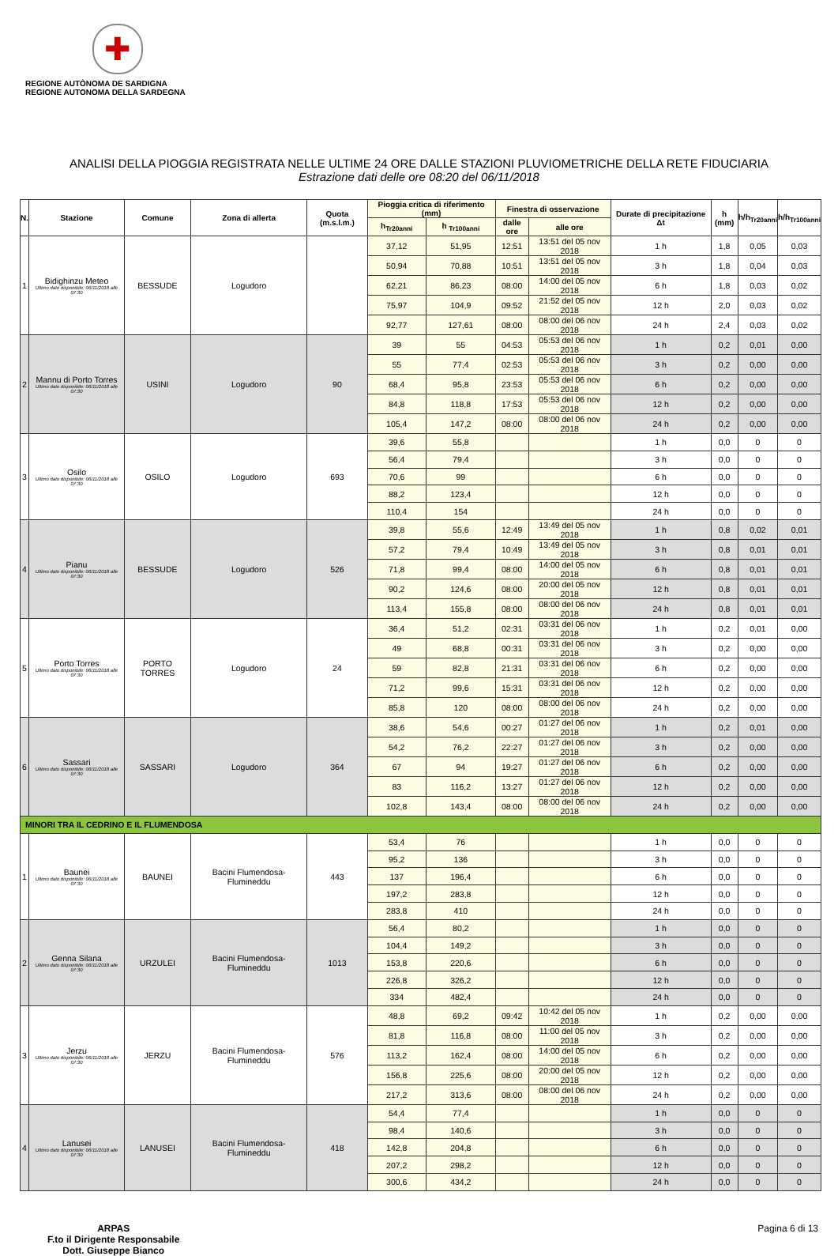✚
REGIONE AUTÒNOMA DE SARDIGNA
REGIONE AUTONOMA DELLA SARDEGNA
ANALISI DELLA PIOGGIA REGISTRATA NELLE ULTIME 24 ORE DALLE STAZIONI PLUVIOMETRICHE DELLA RETE FIDUCIARIA
Estrazione dati delle ore 08:20 del 06/11/2018
| N. | Stazione | Comune | Zona di allerta | Quota (m.s.l.m.) | Pioggia critica di riferimento (mm) | | Finestra di osservazione | | Durate di precipitazione Δt | h (mm) | h/h<sub>Tr20anni</sub> | h/h<sub>Tr100anni</sub> |
| --- | --- | --- | --- | --- | --- | --- | --- | --- | --- | --- | --- | --- |
| | | | | | h<sub>Tr20anni</sub> | h <sub>Tr100anni</sub> | dalle ore | alle ore | | | | |
| 1 | Bidighinzu Meteo Ultimo dato disponibile: 06/11/2018 alle 07:30 | BESSUDE | Logudoro | | 37,12 | 51,95 | 12:51 | 13:51 del 05 nov 2018 | 1 h | 1,8 | 0,05 | 0,03 |
| | | | | | 50,94 | 70,88 | 10:51 | 13:51 del 05 nov 2018 | 3 h | 1,8 | 0,04 | 0,03 |
| | | | | | 62,21 | 86,23 | 08:00 | 14:00 del 05 nov 2018 | 6 h | 1,8 | 0,03 | 0,02 |
| | | | | | 75,97 | 104,9 | 09:52 | 21:52 del 05 nov 2018 | 12 h | 2,0 | 0,03 | 0,02 |
| | | | | | 92,77 | 127,61 | 08:00 | 08:00 del 06 nov 2018 | 24 h | 2,4 | 0,03 | 0,02 |
| 2 | Mannu di Porto Torres Ultimo dato disponibile: 06/11/2018 alle 07:30 | USINI | Logudoro | 90 | 39 | 55 | 04:53 | 05:53 del 06 nov 2018 | 1 h | 0,2 | 0,01 | 0,00 |
| | | | | | 55 | 77,4 | 02:53 | 05:53 del 06 nov 2018 | 3 h | 0,2 | 0,00 | 0,00 |
| | | | | | 68,4 | 95,8 | 23:53 | 05:53 del 06 nov 2018 | 6 h | 0,2 | 0,00 | 0,00 |
| | | | | | 84,8 | 118,8 | 17:53 | 05:53 del 06 nov 2018 | 12 h | 0,2 | 0,00 | 0,00 |
| | | | | | 105,4 | 147,2 | 08:00 | 08:00 del 06 nov 2018 | 24 h | 0,2 | 0,00 | 0,00 |
| 3 | Osilo Ultimo dato disponibile: 06/11/2018 alle 07:30 | OSILO | Logudoro | 693 | 39,6 | 55,8 | | | 1 h | 0,0 | 0 | 0 |
| | | | | | 56,4 | 79,4 | | | 3 h | 0,0 | 0 | 0 |
| | | | | | 70,6 | 99 | | | 6 h | 0,0 | 0 | 0 |
| | | | | | 88,2 | 123,4 | | | 12 h | 0,0 | 0 | 0 |
| | | | | | 110,4 | 154 | | | 24 h | 0,0 | 0 | 0 |
| 4 | Pianu Ultimo dato disponibile: 06/11/2018 alle 07:30 | BESSUDE | Logudoro | 526 | 39,8 | 55,6 | 12:49 | 13:49 del 05 nov 2018 | 1 h | 0,8 | 0,02 | 0,01 |
| | | | | | 57,2 | 79,4 | 10:49 | 13:49 del 05 nov 2018 | 3 h | 0,8 | 0,01 | 0,01 |
| | | | | | 71,8 | 99,4 | 08:00 | 14:00 del 05 nov 2018 | 6 h | 0,8 | 0,01 | 0,01 |
| | | | | | 90,2 | 124,6 | 08:00 | 20:00 del 05 nov 2018 | 12 h | 0,8 | 0,01 | 0,01 |
| | | | | | 113,4 | 155,8 | 08:00 | 08:00 del 06 nov 2018 | 24 h | 0,8 | 0,01 | 0,01 |
| 5 | Porto Torres Ultimo dato disponibile: 06/11/2018 alle 07:30 | PORTO TORRES | Logudoro | 24 | 36,4 | 51,2 | 02:31 | 03:31 del 06 nov 2018 | 1 h | 0,2 | 0,01 | 0,00 |
| | | | | | 49 | 68,8 | 00:31 | 03:31 del 06 nov 2018 | 3 h | 0,2 | 0,00 | 0,00 |
| | | | | | 59 | 82,8 | 21:31 | 03:31 del 06 nov 2018 | 6 h | 0,2 | 0,00 | 0,00 |
| | | | | | 71,2 | 99,6 | 15:31 | 03:31 del 06 nov 2018 | 12 h | 0,2 | 0,00 | 0,00 |
| | | | | | 85,8 | 120 | 08:00 | 08:00 del 06 nov 2018 | 24 h | 0,2 | 0,00 | 0,00 |
| 6 | Sassari Ultimo dato disponibile: 06/11/2018 alle 07:30 | SASSARI | Logudoro | 364 | 38,6 | 54,6 | 00:27 | 01:27 del 06 nov 2018 | 1 h | 0,2 | 0,01 | 0,00 |
| | | | | | 54,2 | 76,2 | 22:27 | 01:27 del 06 nov 2018 | 3 h | 0,2 | 0,00 | 0,00 |
| | | | | | 67 | 94 | 19:27 | 01:27 del 06 nov 2018 | 6 h | 0,2 | 0,00 | 0,00 |
| | | | | | 83 | 116,2 | 13:27 | 01:27 del 06 nov 2018 | 12 h | 0,2 | 0,00 | 0,00 |
| | | | | | 102,8 | 143,4 | 08:00 | 08:00 del 06 nov 2018 | 24 h | 0,2 | 0,00 | 0,00 |
| MINORI TRA IL CEDRINO E IL FLUMENDOSA | | | | | | | | | | | | |
| 1 | Baunei Ultimo dato disponibile: 06/11/2018 alle 07:30 | BAUNEI | Bacini Flumendosa-Flumineddu | 443 | 53,4 | 76 | | | 1 h | 0,0 | 0 | 0 |
| | | | | | 95,2 | 136 | | | 3 h | 0,0 | 0 | 0 |
| | | | | | 137 | 196,4 | | | 6 h | 0,0 | 0 | 0 |
| | | | | | 197,2 | 283,8 | | | 12 h | 0,0 | 0 | 0 |
| | | | | | 283,8 | 410 | | | 24 h | 0,0 | 0 | 0 |
| 2 | Genna Silana Ultimo dato disponibile: 06/11/2018 alle 07:30 | URZULEI | Bacini Flumendosa-Flumineddu | 1013 | 56,4 | 80,2 | | | 1 h | 0,0 | 0 | 0 |
| | | | | | 104,4 | 149,2 | | | 3 h | 0,0 | 0 | 0 |
| | | | | | 153,8 | 220,6 | | | 6 h | 0,0 | 0 | 0 |
| | | | | | 226,8 | 326,2 | | | 12 h | 0,0 | 0 | 0 |
| | | | | | 334 | 482,4 | | | 24 h | 0,0 | 0 | 0 |
| 3 | Jerzu Ultimo dato disponibile: 06/11/2018 alle 07:30 | JERZU | Bacini Flumendosa-Flumineddu | 576 | 48,8 | 69,2 | 09:42 | 10:42 del 05 nov 2018 | 1 h | 0,2 | 0,00 | 0,00 |
| | | | | | 81,8 | 116,8 | 08:00 | 11:00 del 05 nov 2018 | 3 h | 0,2 | 0,00 | 0,00 |
| | | | | | 113,2 | 162,4 | 08:00 | 14:00 del 05 nov 2018 | 6 h | 0,2 | 0,00 | 0,00 |
| | | | | | 156,8 | 225,6 | 08:00 | 20:00 del 05 nov 2018 | 12 h | 0,2 | 0,00 | 0,00 |
| | | | | | 217,2 | 313,6 | 08:00 | 08:00 del 06 nov 2018 | 24 h | 0,2 | 0,00 | 0,00 |
| 4 | Lanusei Ultimo dato disponibile: 06/11/2018 alle 07:30 | LANUSEI | Bacini Flumendosa-Flumineddu | 418 | 54,4 | 77,4 | | | 1 h | 0,0 | 0 | 0 |
| | | | | | 98,4 | 140,6 | | | 3 h | 0,0 | 0 | 0 |
| | | | | | 142,8 | 204,8 | | | 6 h | 0,0 | 0 | 0 |
| | | | | | 207,2 | 298,2 | | | 12 h | 0,0 | 0 | 0 |
| | | | | | 300,6 | 434,2 | | | 24 h | 0,0 | 0 | 0 |
ARPAS
F.to il Dirigente Responsabile
Dott. Giuseppe Bianco
Pagina 6 di 13